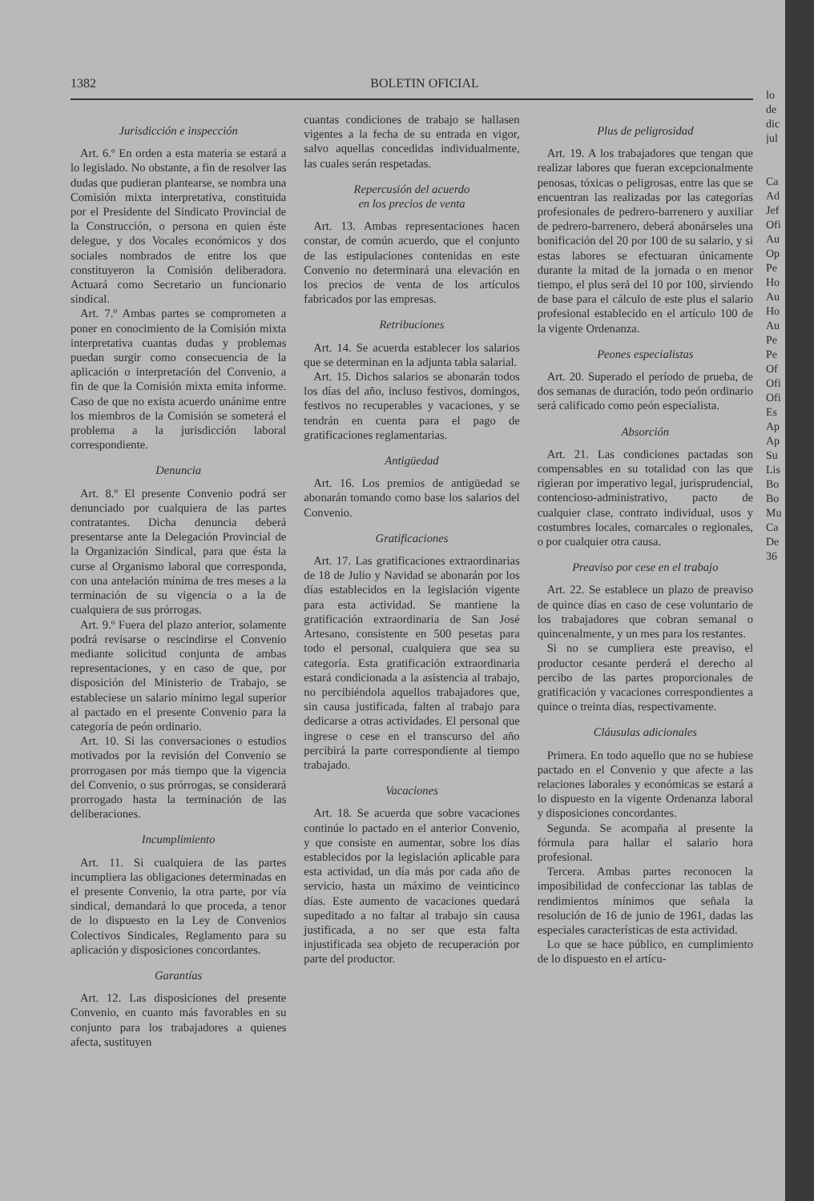1382 BOLETIN OFICIAL
Jurisdicción e inspección
Art. 6.º En orden a esta materia se estará a lo legislado. No obstante, a fin de resolver las dudas que pudieran plantearse, se nombra una Comisión mixta interpretativa, constituida por el Presidente del Sindicato Provincial de la Construcción, o persona en quien éste delegue, y dos Vocales económicos y dos sociales nombrados de entre los que constituyeron la Comisión deliberadora. Actuará como Secretario un funcionario sindical.
Art. 7.º Ambas partes se comprometen a poner en conocimiento de la Comisión mixta interpretativa cuantas dudas y problemas puedan surgir como consecuencia de la aplicación o interpretación del Convenio, a fin de que la Comisión mixta emita informe. Caso de que no exista acuerdo unánime entre los miembros de la Comisión se someterá el problema a la jurisdicción laboral correspondiente.
Denuncia
Art. 8.º El presente Convenio podrá ser denunciado por cualquiera de las partes contratantes. Dicha denuncia deberá presentarse ante la Delegación Provincial de la Organización Sindical, para que ésta la curse al Organismo laboral que corresponda, con una antelación mínima de tres meses a la terminación de su vigencia o a la de cualquiera de sus prórrogas.
Art. 9.º Fuera del plazo anterior, solamente podrá revisarse o rescindirse el Convenio mediante solicitud conjunta de ambas representaciones, y en caso de que, por disposición del Ministerio de Trabajo, se estableciese un salario mínimo legal superior al pactado en el presente Convenio para la categoría de peón ordinario.
Art. 10. Si las conversaciones o estudios motivados por la revisión del Convenio se prorrogasen por más tiempo que la vigencia del Convenio, o sus prórrogas, se considerará prorrogado hasta la terminación de las deliberaciones.
Incumplimiento
Art. 11. Si cualquiera de las partes incumpliera las obligaciones determinadas en el presente Convenio, la otra parte, por vía sindical, demandará lo que proceda, a tenor de lo dispuesto en la Ley de Convenios Colectivos Sindicales, Reglamento para su aplicación y disposiciones concordantes.
Garantías
Art. 12. Las disposiciones del presente Convenio, en cuanto más favorables en su conjunto para los trabajadores a quienes afecta, sustituyen
cuantas condiciones de trabajo se hallasen vigentes a la fecha de su entrada en vigor, salvo aquellas concedidas individualmente, las cuales serán respetadas.
Repercusión del acuerdo
en los precios de venta
Art. 13. Ambas representaciones hacen constar, de común acuerdo, que el conjunto de las estipulaciones contenidas en este Convenio no determinará una elevación en los precios de venta de los artículos fabricados por las empresas.
Retribuciones
Art. 14. Se acuerda establecer los salarios que se determinan en la adjunta tabla salarial.
Art. 15. Dichos salarios se abonarán todos los días del año, incluso festivos, domingos, festivos no recuperables y vacaciones, y se tendrán en cuenta para el pago de gratificaciones reglamentarias.
Antigüedad
Art. 16. Los premios de antigüedad se abonarán tomando como base los salarios del Convenio.
Gratificaciones
Art. 17. Las gratificaciones extraordinarias de 18 de Julio y Navidad se abonarán por los días establecidos en la legislación vigente para esta actividad. Se mantiene la gratificación extraordinaria de San José Artesano, consistente en 500 pesetas para todo el personal, cualquiera que sea su categoría. Esta gratificación extraordinaria estará condicionada a la asistencia al trabajo, no percibiéndola aquellos trabajadores que, sin causa justificada, falten al trabajo para dedicarse a otras actividades. El personal que ingrese o cese en el transcurso del año percibirá la parte correspondiente al tiempo trabajado.
Vacaciones
Art. 18. Se acuerda que sobre vacaciones continúe lo pactado en el anterior Convenio, y que consiste en aumentar, sobre los días establecidos por la legislación aplicable para esta actividad, un día más por cada año de servicio, hasta un máximo de veinticinco días. Este aumento de vacaciones quedará supeditado a no faltar al trabajo sin causa justificada, a no ser que esta falta injustificada sea objeto de recuperación por parte del productor.
Plus de peligrosidad
Art. 19. A los trabajadores que tengan que realizar labores que fueran excepcionalmente penosas, tóxicas o peligrosas, entre las que se encuentran las realizadas por las categorías profesionales de pedrero-barrenero y auxiliar de pedrero-barrenero, deberá abonárseles una bonificación del 20 por 100 de su salario, y si estas labores se efectuaran únicamente durante la mitad de la jornada o en menor tiempo, el plus será del 10 por 100, sirviendo de base para el cálculo de este plus el salario profesional establecido en el artículo 100 de la vigente Ordenanza.
Peones especialistas
Art. 20. Superado el período de prueba, de dos semanas de duración, todo peón ordinario será calificado como peón especialista.
Absorción
Art. 21. Las condiciones pactadas son compensables en su totalidad con las que rigieran por imperativo legal, jurisprudencial, contencioso-administrativo, pacto de cualquier clase, contrato individual, usos y costumbres locales, comarcales o regionales, o por cualquier otra causa.
Preaviso por cese en el trabajo
Art. 22. Se establece un plazo de preaviso de quince días en caso de cese voluntario de los trabajadores que cobran semanal o quincenalmente, y un mes para los restantes.
Si no se cumpliera este preaviso, el productor cesante perderá el derecho al percibo de las partes proporcionales de gratificación y vacaciones correspondientes a quince o treinta días, respectivamente.
Cláusulas adicionales
Primera. En todo aquello que no se hubiese pactado en el Convenio y que afecte a las relaciones laborales y económicas se estará a lo dispuesto en la vigente Ordenanza laboral y disposiciones concordantes.
Segunda. Se acompaña al presente la fórmula para hallar el salario hora profesional.
Tercera. Ambas partes reconocen la imposibilidad de confeccionar las tablas de rendimientos mínimos que señala la resolución de 16 de junio de 1961, dadas las especiales características de esta actividad.
Lo que se hace público, en cumplimiento de lo dispuesto en el artícu-
lo
de
dic
jul
Ca
Ad
Jef
Ofi
Au
Op
Pe
Ho
Au
Ho
Au
Pe
Pe
Of
Ofi
Ofi
Es
Ap
Ap
Su
Lis
Bo
Bo
Mu
Ca
De
36